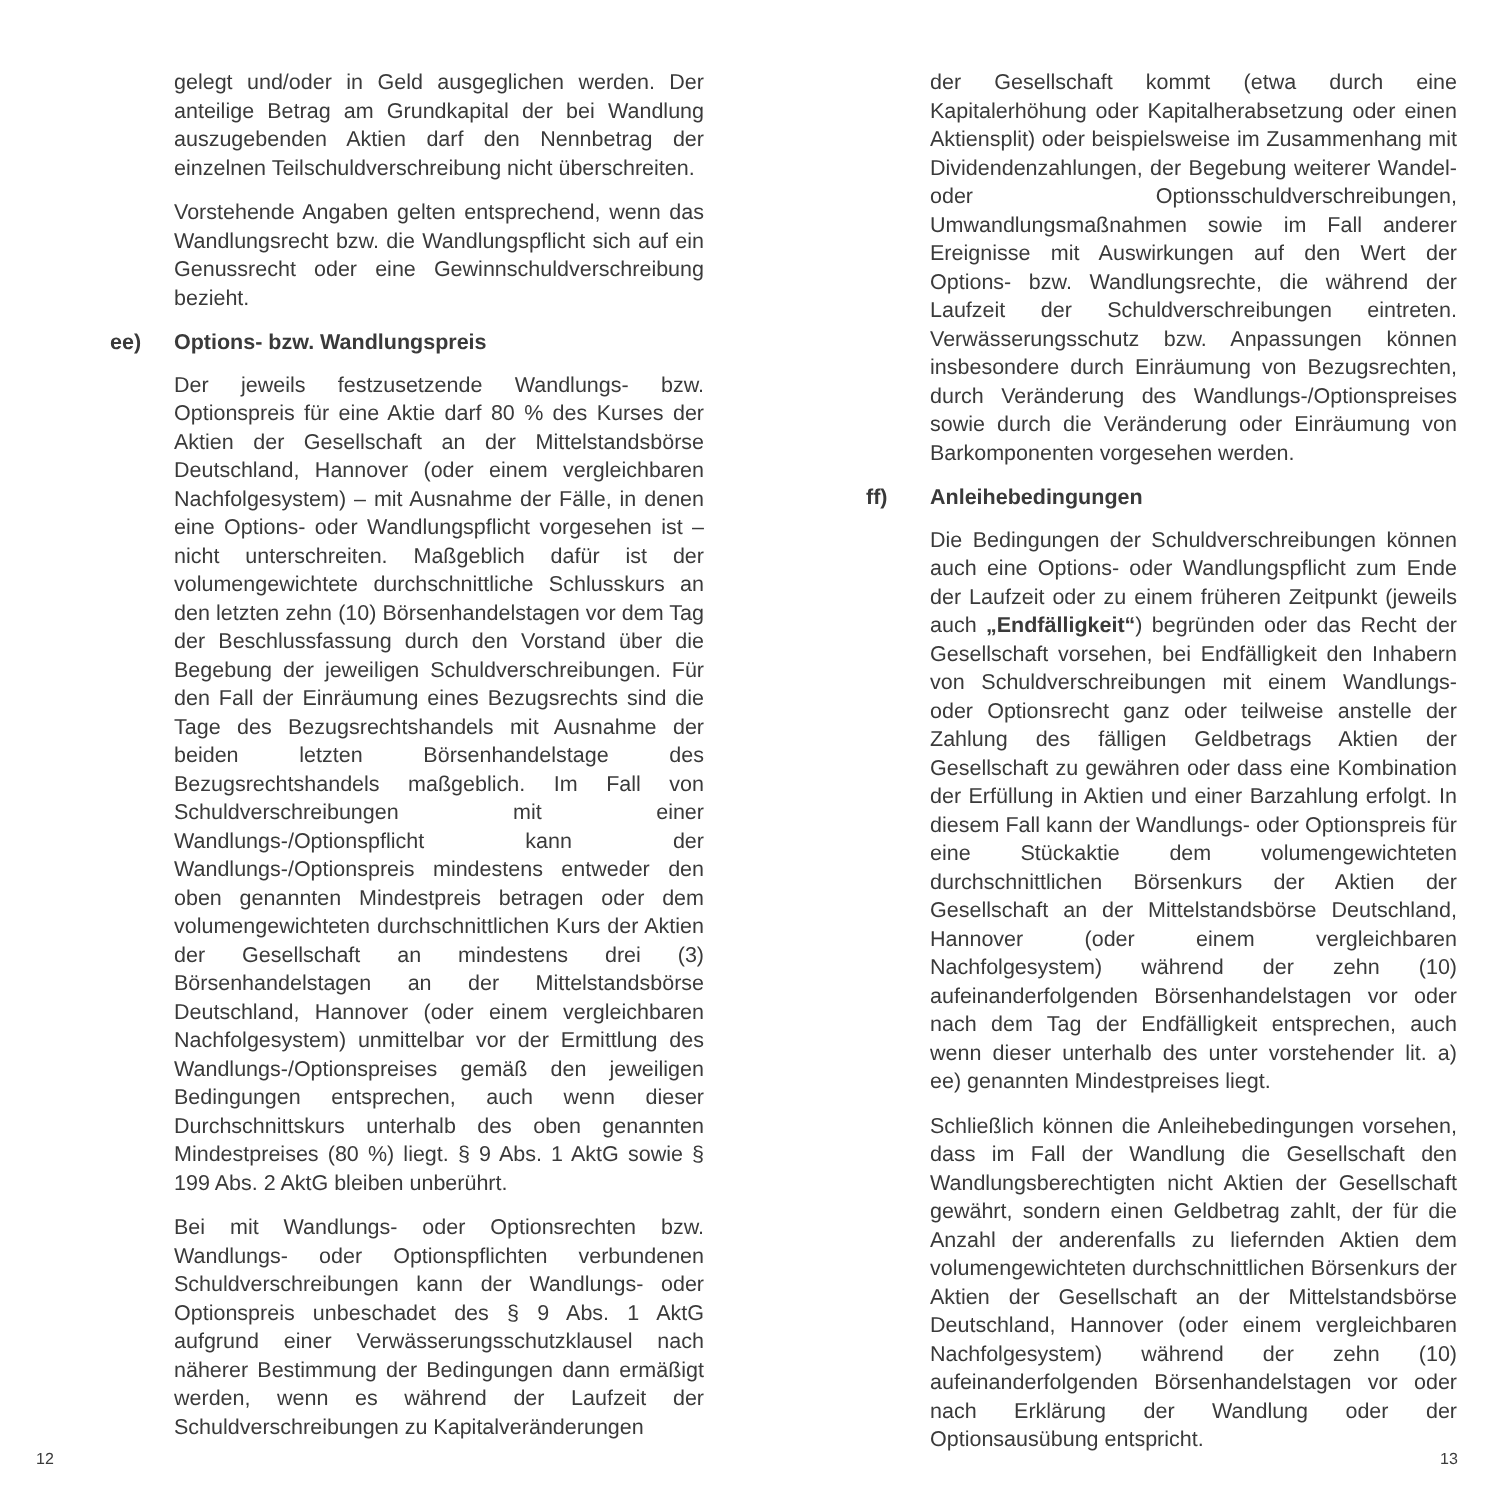gelegt und/oder in Geld ausgeglichen werden. Der anteilige Betrag am Grundkapital der bei Wandlung auszugebenden Aktien darf den Nennbetrag der einzelnen Teilschuldverschreibung nicht überschreiten.
Vorstehende Angaben gelten entsprechend, wenn das Wandlungsrecht bzw. die Wandlungspflicht sich auf ein Genussrecht oder eine Gewinnschuldverschreibung bezieht.
ee) Options- bzw. Wandlungspreis
Der jeweils festzusetzende Wandlungs- bzw. Optionspreis für eine Aktie darf 80 % des Kurses der Aktien der Gesellschaft an der Mittelstandsbörse Deutschland, Hannover (oder einem vergleichbaren Nachfolgesystem) – mit Ausnahme der Fälle, in denen eine Options- oder Wandlungspflicht vorgesehen ist – nicht unterschreiten. Maßgeblich dafür ist der volumengewichtete durchschnittliche Schlusskurs an den letzten zehn (10) Börsenhandelstagen vor dem Tag der Beschlussfassung durch den Vorstand über die Begebung der jeweiligen Schuldverschreibungen. Für den Fall der Einräumung eines Bezugsrechts sind die Tage des Bezugsrechtshandels mit Ausnahme der beiden letzten Börsenhandelstage des Bezugsrechtshandels maßgeblich. Im Fall von Schuldverschreibungen mit einer Wandlungs-/Optionspflicht kann der Wandlungs-/Optionspreis mindestens entweder den oben genannten Mindestpreis betragen oder dem volumengewichteten durchschnittlichen Kurs der Aktien der Gesellschaft an mindestens drei (3) Börsenhandelstagen an der Mittelstandsbörse Deutschland, Hannover (oder einem vergleichbaren Nachfolgesystem) unmittelbar vor der Ermittlung des Wandlungs-/Optionspreises gemäß den jeweiligen Bedingungen entsprechen, auch wenn dieser Durchschnittskurs unterhalb des oben genannten Mindestpreises (80 %) liegt. § 9 Abs. 1 AktG sowie § 199 Abs. 2 AktG bleiben unberührt.
Bei mit Wandlungs- oder Optionsrechten bzw. Wandlungs- oder Optionspflichten verbundenen Schuldverschreibungen kann der Wandlungs- oder Optionspreis unbeschadet des § 9 Abs. 1 AktG aufgrund einer Verwässerungsschutzklausel nach näherer Bestimmung der Bedingungen dann ermäßigt werden, wenn es während der Laufzeit der Schuldverschreibungen zu Kapitalveränderungen
12
der Gesellschaft kommt (etwa durch eine Kapitalerhöhung oder Kapitalherabsetzung oder einen Aktiensplit) oder beispielsweise im Zusammenhang mit Dividendenzahlungen, der Begebung weiterer Wandel- oder Optionsschuldverschreibungen, Umwandlungsmaßnahmen sowie im Fall anderer Ereignisse mit Auswirkungen auf den Wert der Options- bzw. Wandlungsrechte, die während der Laufzeit der Schuldverschreibungen eintreten. Verwässerungsschutz bzw. Anpassungen können insbesondere durch Einräumung von Bezugsrechten, durch Veränderung des Wandlungs-/Optionspreises sowie durch die Veränderung oder Einräumung von Barkomponenten vorgesehen werden.
ff) Anleihebedingungen
Die Bedingungen der Schuldverschreibungen können auch eine Options- oder Wandlungspflicht zum Ende der Laufzeit oder zu einem früheren Zeitpunkt (jeweils auch „Endfälligkeit“) begründen oder das Recht der Gesellschaft vorsehen, bei Endfälligkeit den Inhabern von Schuldverschreibungen mit einem Wandlungs- oder Optionsrecht ganz oder teilweise anstelle der Zahlung des fälligen Geldbetrags Aktien der Gesellschaft zu gewähren oder dass eine Kombination der Erfüllung in Aktien und einer Barzahlung erfolgt. In diesem Fall kann der Wandlungs- oder Optionspreis für eine Stückaktie dem volumengewichteten durchschnittlichen Börsenkurs der Aktien der Gesellschaft an der Mittelstandsbörse Deutschland, Hannover (oder einem vergleichbaren Nachfolgesystem) während der zehn (10) aufeinanderfolgenden Börsenhandelstagen vor oder nach dem Tag der Endfälligkeit entsprechen, auch wenn dieser unterhalb des unter vorstehender lit. a) ee) genannten Mindestpreises liegt.
Schließlich können die Anleihebedingungen vorsehen, dass im Fall der Wandlung die Gesellschaft den Wandlungsberechtigten nicht Aktien der Gesellschaft gewährt, sondern einen Geldbetrag zahlt, der für die Anzahl der anderenfalls zu liefernden Aktien dem volumengewichteten durchschnittlichen Börsenkurs der Aktien der Gesellschaft an der Mittelstandsbörse Deutschland, Hannover (oder einem vergleichbaren Nachfolgesystem) während der zehn (10) aufeinanderfolgenden Börsenhandelstagen vor oder nach Erklärung der Wandlung oder der Optionsausübung entspricht.
13